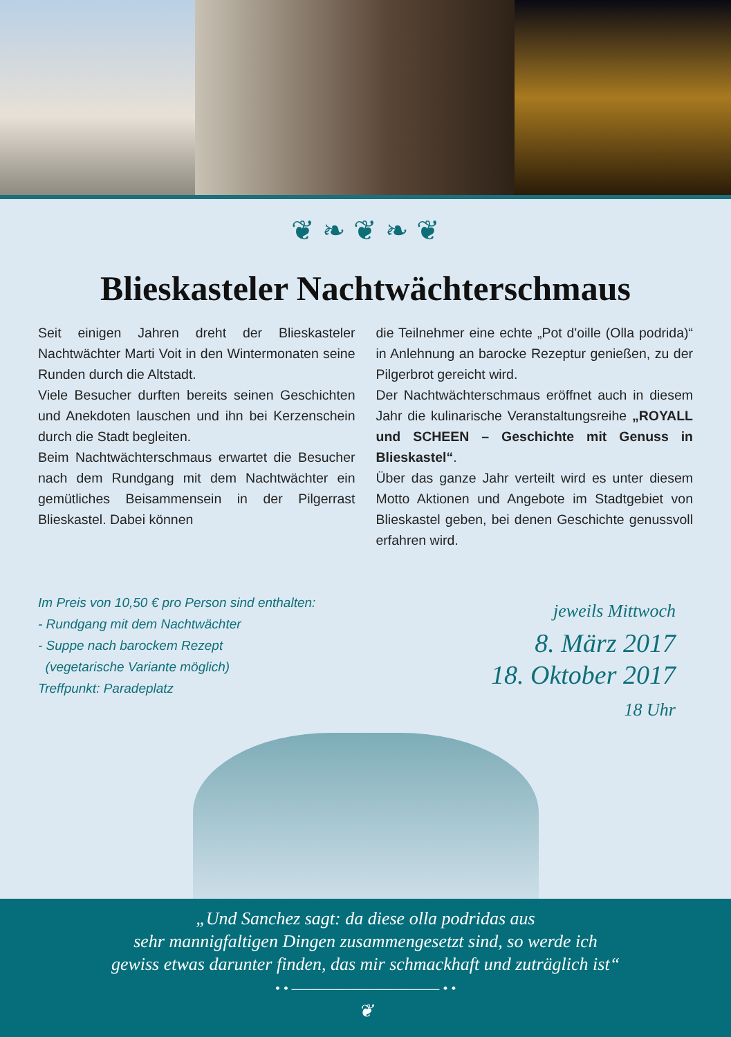❦ ❧ ❦ ❧ ❦
Blieskasteler Nachtwächterschmaus
Seit einigen Jahren dreht der Blieskasteler Nachtwächter Marti Voit in den Wintermonaten seine Runden durch die Altstadt.
Viele Besucher durften bereits seinen Geschichten und Anekdoten lauschen und ihn bei Kerzenschein durch die Stadt begleiten.
Beim Nachtwächterschmaus erwartet die Besucher nach dem Rundgang mit dem Nachtwächter ein gemütliches Beisammensein in der Pilgerrast Blieskastel. Dabei können
die Teilnehmer eine echte „Pot d'oille (Olla podrida)“ in Anlehnung an barocke Rezeptur genießen, zu der Pilgerbrot gereicht wird.
Der Nachtwächterschmaus eröffnet auch in diesem Jahr die kulinarische Veranstaltungsreihe „ROYALL und SCHEEN – Geschichte mit Genuss in Blieskastel“.
Über das ganze Jahr verteilt wird es unter diesem Motto Aktionen und Angebote im Stadtgebiet von Blieskastel geben, bei denen Geschichte genussvoll erfahren wird.
Im Preis von 10,50 € pro Person sind enthalten:
- Rundgang mit dem Nachtwächter
- Suppe nach barockem Rezept
(vegetarische Variante möglich)
Treffpunkt: Paradeplatz
jeweils Mittwoch
8. März 2017
18. Oktober 2017
18 Uhr
„Und Sanchez sagt: da diese olla podridas aus
sehr mannigfaltigen Dingen zusammengesetzt sind, so werde ich
gewiss etwas darunter finden, das mir schmackhaft und zuträglich ist“
• • ———————————— • •
❦